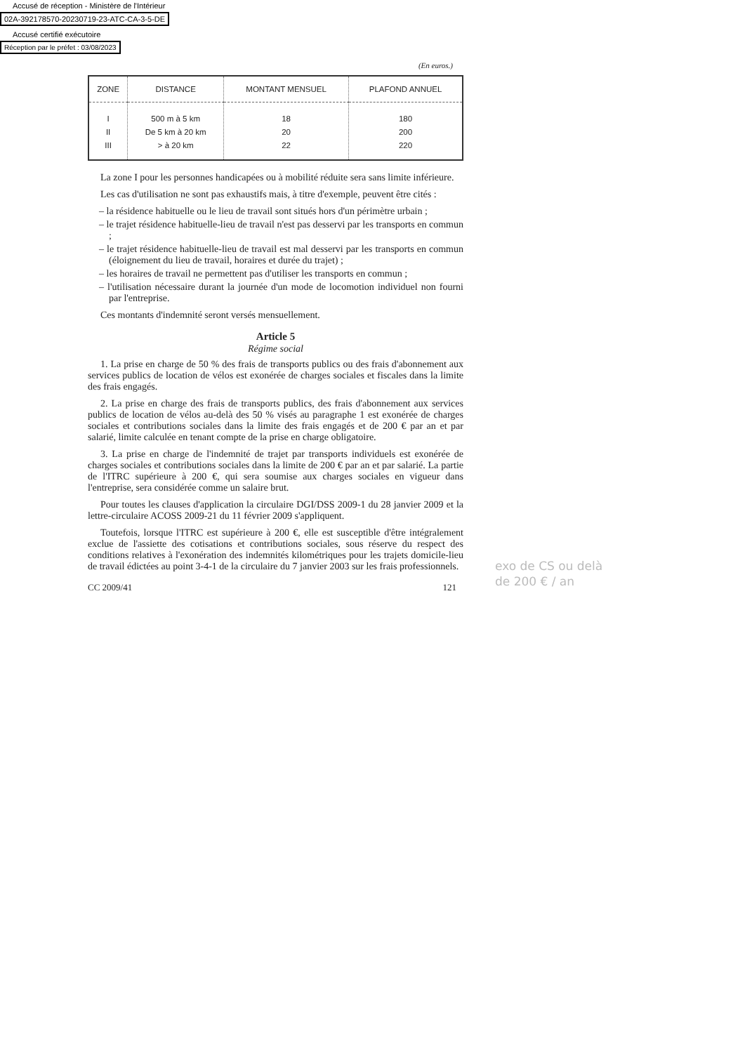Accusé de réception - Ministère de l'Intérieur
02A-392178570-20230719-23-ATC-CA-3-5-DE
Accusé certifié exécutoire
Réception par le préfet : 03/08/2023
(En euros.)
| ZONE | DISTANCE | MONTANT MENSUEL | PLAFOND ANNUEL |
| --- | --- | --- | --- |
| I II III | 500 m à 5 km De 5 km à 20 km > à 20 km | 18 20 22 | 180 200 220 |
La zone I pour les personnes handicapées ou à mobilité réduite sera sans limite inférieure.
Les cas d'utilisation ne sont pas exhaustifs mais, à titre d'exemple, peuvent être cités :
– la résidence habituelle ou le lieu de travail sont situés hors d'un périmètre urbain ;
– le trajet résidence habituelle-lieu de travail n'est pas desservi par les transports en commun ;
– le trajet résidence habituelle-lieu de travail est mal desservi par les transports en commun (éloignement du lieu de travail, horaires et durée du trajet) ;
– les horaires de travail ne permettent pas d'utiliser les transports en commun ;
– l'utilisation nécessaire durant la journée d'un mode de locomotion individuel non fourni par l'entreprise.
Ces montants d'indemnité seront versés mensuellement.
Article 5
Régime social
1. La prise en charge de 50 % des frais de transports publics ou des frais d'abonnement aux services publics de location de vélos est exonérée de charges sociales et fiscales dans la limite des frais engagés.
2. La prise en charge des frais de transports publics, des frais d'abonnement aux services publics de location de vélos au-delà des 50 % visés au paragraphe 1 est exonérée de charges sociales et contributions sociales dans la limite des frais engagés et de 200 € par an et par salarié, limite calculée en tenant compte de la prise en charge obligatoire.
3. La prise en charge de l'indemnité de trajet par transports individuels est exonérée de charges sociales et contributions sociales dans la limite de 200 € par an et par salarié. La partie de l'ITRC supérieure à 200 €, qui sera soumise aux charges sociales en vigueur dans l'entreprise, sera considérée comme un salaire brut.
Pour toutes les clauses d'application la circulaire DGI/DSS 2009-1 du 28 janvier 2009 et la lettre-circulaire ACOSS 2009-21 du 11 février 2009 s'appliquent.
Toutefois, lorsque l'ITRC est supérieure à 200 €, elle est susceptible d'être intégralement exclue de l'assiette des cotisations et contributions sociales, sous réserve du respect des conditions relatives à l'exonération des indemnités kilométriques pour les trajets domicile-lieu de travail édictées au point 3-4-1 de la circulaire du 7 janvier 2003 sur les frais professionnels.
CC 2009/41 121
exo de CS ou delà
de 200 € / an